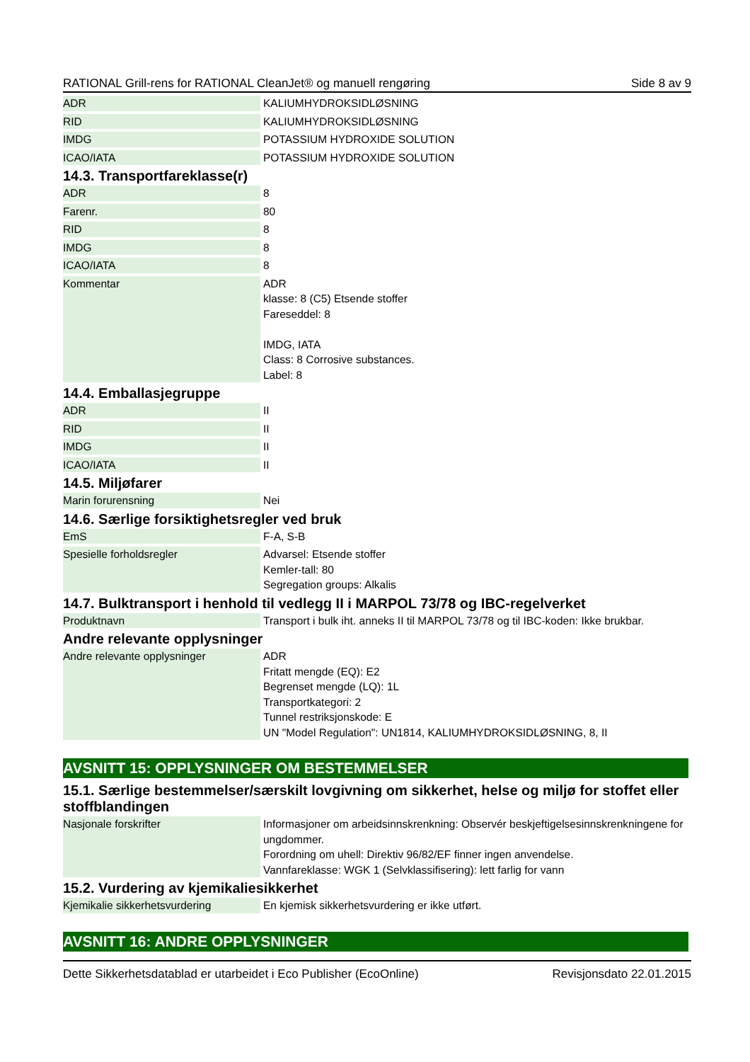RATIONAL Grill-rens for RATIONAL CleanJet® og manuell rengøring Side 8 av 9
| ADR | KALIUMHYDROKSIDLØSNING |
| RID | KALIUMHYDROKSIDLØSNING |
| IMDG | POTASSIUM HYDROXIDE SOLUTION |
| ICAO/IATA | POTASSIUM HYDROXIDE SOLUTION |
14.3. Transportfareklasse(r)
| ADR | 8 |
| Farenr. | 80 |
| RID | 8 |
| IMDG | 8 |
| ICAO/IATA | 8 |
| Kommentar | ADR klasse: 8 (C5) Etsende stoffer Fareseddel: 8 IMDG, IATA Class: 8 Corrosive substances. Label: 8 |
14.4. Emballasjegruppe
| ADR | II |
| RID | II |
| IMDG | II |
| ICAO/IATA | II |
14.5. Miljøfarer
| Marin forurensning | Nei |
14.6. Særlige forsiktighetsregler ved bruk
| EmS | F-A, S-B |
| Spesielle forholdsregler | Advarsel: Etsende stoffer Kemler-tall: 80 Segregation groups: Alkalis |
14.7. Bulktransport i henhold til vedlegg II i MARPOL 73/78 og IBC-regelverket
| Produktnavn | Transport i bulk iht. anneks II til MARPOL 73/78 og til IBC-koden: Ikke brukbar. |
Andre relevante opplysninger
| Andre relevante opplysninger | ADR Fritatt mengde (EQ): E2 Begrenset mengde (LQ): 1L Transportkategori: 2 Tunnel restriksjonskode: E UN "Model Regulation": UN1814, KALIUMHYDROKSIDLØSNING, 8, II |
AVSNITT 15: OPPLYSNINGER OM BESTEMMELSER
15.1. Særlige bestemmelser/særskilt lovgivning om sikkerhet, helse og miljø for stoffet eller stoffblandingen
| Nasjonale forskrifter | Informasjoner om arbeidsinnskrenkning: Observér beskjeftigelsesinnskrenkningene for ungdommer. Forordning om uhell: Direktiv 96/82/EF finner ingen anvendelse. Vannfareklasse: WGK 1 (Selvklassifisering): lett farlig for vann |
15.2. Vurdering av kjemikaliesikkerhet
| Kjemikalie sikkerhetsvurdering | En kjemisk sikkerhetsvurdering er ikke utført. |
AVSNITT 16: ANDRE OPPLYSNINGER
Dette Sikkerhetsdatablad er utarbeidet i Eco Publisher (EcoOnline) Revisjonsdato 22.01.2015